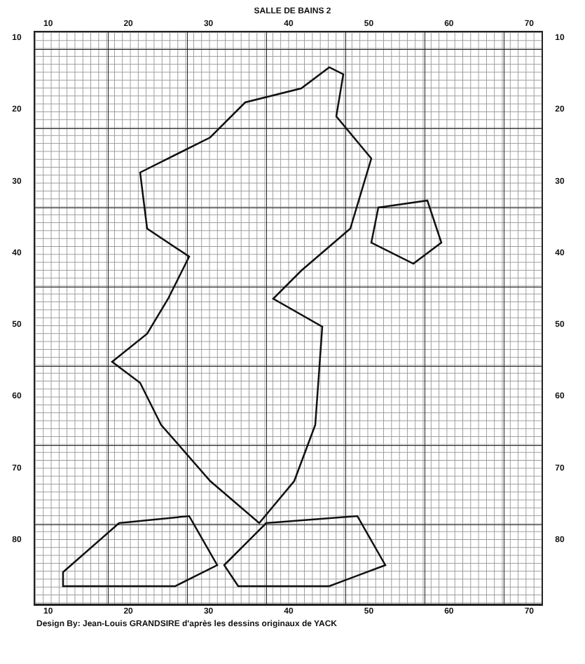SALLE DE BAINS 2
10 20 30 40 50 60 70
10
20
30
40
50
60
70
80
10
20
30
40
50
60
70
80
10 20 30 40 50 60 70
Design By: Jean-Louis GRANDSIRE d'après les dessins originaux de YACK